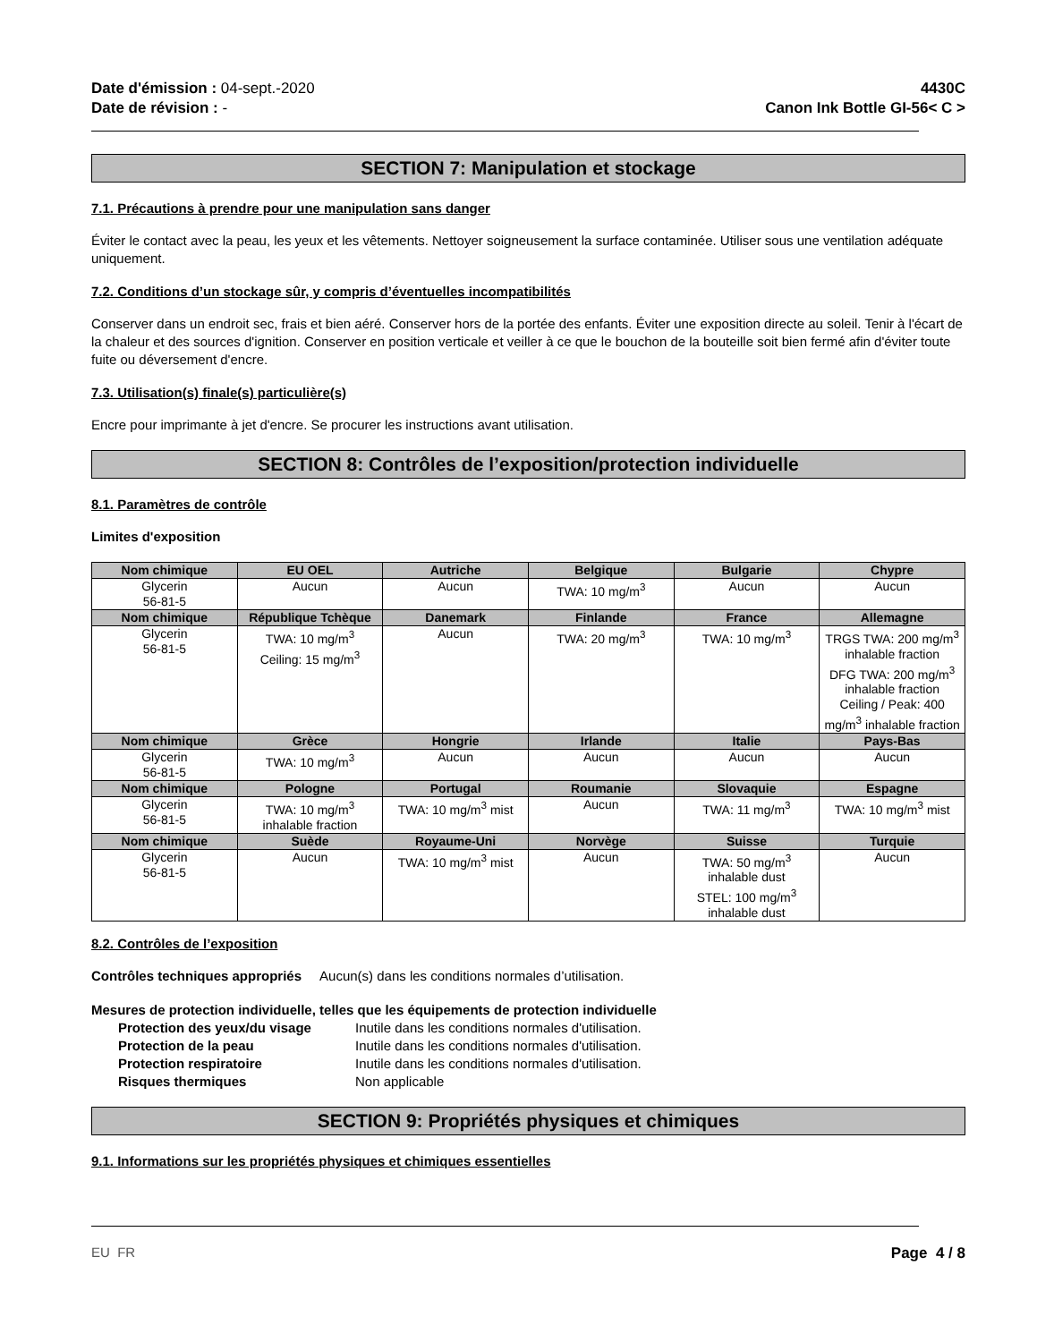Date d'émission : 04-sept.-2020
Date de révision : -
4430C
Canon Ink Bottle GI-56< C >
SECTION 7: Manipulation et stockage
7.1. Précautions à prendre pour une manipulation sans danger
Éviter le contact avec la peau, les yeux et les vêtements. Nettoyer soigneusement la surface contaminée. Utiliser sous une ventilation adéquate uniquement.
7.2. Conditions d’un stockage sûr, y compris d’éventuelles incompatibilités
Conserver dans un endroit sec, frais et bien aéré. Conserver hors de la portée des enfants. Éviter une exposition directe au soleil. Tenir à l'écart de la chaleur et des sources d'ignition. Conserver en position verticale et veiller à ce que le bouchon de la bouteille soit bien fermé afin d'éviter toute fuite ou déversement d'encre.
7.3. Utilisation(s) finale(s) particulière(s)
Encre pour imprimante à jet d'encre. Se procurer les instructions avant utilisation.
SECTION 8: Contrôles de l’exposition/protection individuelle
8.1. Paramètres de contrôle
Limites d'exposition
| Nom chimique | EU OEL | Autriche | Belgique | Bulgarie | Chypre |
| --- | --- | --- | --- | --- | --- |
| Glycerin 56-81-5 | Aucun | Aucun | TWA: 10 mg/m<sup>3</sup> | Aucun | Aucun |
| Nom chimique | République Tchèque | Danemark | Finlande | France | Allemagne |
| Glycerin 56-81-5 | TWA: 10 mg/m<sup>3</sup> Ceiling: 15 mg/m<sup>3</sup> | Aucun | TWA: 20 mg/m<sup>3</sup> | TWA: 10 mg/m<sup>3</sup> | TRGS TWA: 200 mg/m<sup>3</sup> inhalable fraction DFG TWA: 200 mg/m<sup>3</sup> inhalable fraction Ceiling / Peak: 400 mg/m<sup>3</sup> inhalable fraction |
| Nom chimique | Grèce | Hongrie | Irlande | Italie | Pays-Bas |
| Glycerin 56-81-5 | TWA: 10 mg/m<sup>3</sup> | Aucun | Aucun | Aucun | Aucun |
| Nom chimique | Pologne | Portugal | Roumanie | Slovaquie | Espagne |
| Glycerin 56-81-5 | TWA: 10 mg/m<sup>3</sup> inhalable fraction | TWA: 10 mg/m<sup>3</sup> mist | Aucun | TWA: 11 mg/m<sup>3</sup> | TWA: 10 mg/m<sup>3</sup> mist |
| Nom chimique | Suède | Royaume-Uni | Norvège | Suisse | Turquie |
| Glycerin 56-81-5 | Aucun | TWA: 10 mg/m<sup>3</sup> mist | Aucun | TWA: 50 mg/m<sup>3</sup> inhalable dust STEL: 100 mg/m<sup>3</sup> inhalable dust | Aucun |
8.2. Contrôles de l’exposition
Contrôles techniques appropriés Aucun(s) dans les conditions normales d’utilisation.
Mesures de protection individuelle, telles que les équipements de protection individuelle
Protection des yeux/du visage Inutile dans les conditions normales d'utilisation.
Protection de la peau Inutile dans les conditions normales d'utilisation.
Protection respiratoire Inutile dans les conditions normales d'utilisation.
Risques thermiques Non applicable
SECTION 9: Propriétés physiques et chimiques
9.1. Informations sur les propriétés physiques et chimiques essentielles
EU FR Page 4 / 8